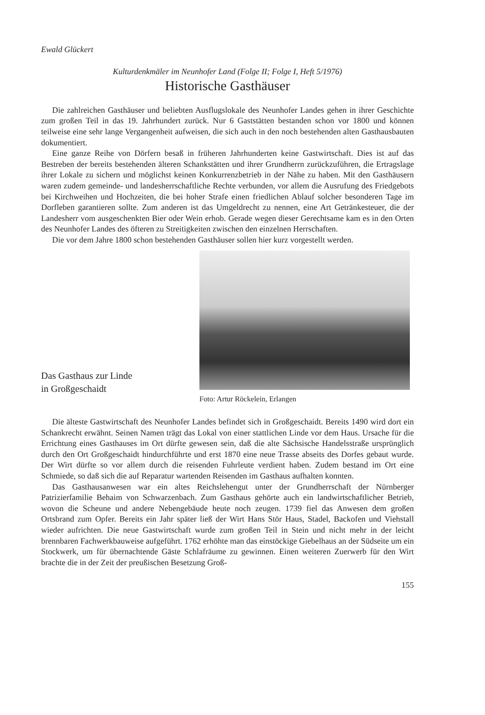Ewald Glückert
Kulturdenkmäler im Neunhofer Land (Folge II; Folge I, Heft 5/1976)
Historische Gasthäuser
Die zahlreichen Gasthäuser und beliebten Ausflugslokale des Neunhofer Landes gehen in ihrer Geschichte zum großen Teil in das 19. Jahrhundert zurück. Nur 6 Gaststätten bestanden schon vor 1800 und können teilweise eine sehr lange Vergangenheit aufweisen, die sich auch in den noch bestehenden alten Gasthausbauten dokumentiert.
Eine ganze Reihe von Dörfern besaß in früheren Jahrhunderten keine Gastwirtschaft. Dies ist auf das Bestreben der bereits bestehenden älteren Schankstätten und ihrer Grundherrn zurückzuführen, die Ertragslage ihrer Lokale zu sichern und möglichst keinen Konkurrenzbetrieb in der Nähe zu haben. Mit den Gasthäusern waren zudem gemeinde- und landesherrschaftliche Rechte verbunden, vor allem die Ausrufung des Friedgebots bei Kirchweihen und Hochzeiten, die bei hoher Strafe einen friedlichen Ablauf solcher besonderen Tage im Dorfleben garantieren sollte. Zum anderen ist das Umgeldrecht zu nennen, eine Art Getränkesteuer, die der Landesherr vom ausgeschenkten Bier oder Wein erhob. Gerade wegen dieser Gerechtsame kam es in den Orten des Neunhofer Landes des öfteren zu Streitigkeiten zwischen den einzelnen Herrschaften.
Die vor dem Jahre 1800 schon bestehenden Gasthäuser sollen hier kurz vorgestellt werden.
Das Gasthaus zur Linde
in Großgeschaidt
Foto: Artur Röckelein, Erlangen
Die älteste Gastwirtschaft des Neunhofer Landes befindet sich in Großgeschaidt. Bereits 1490 wird dort ein Schankrecht erwähnt. Seinen Namen trägt das Lokal von einer stattlichen Linde vor dem Haus. Ursache für die Errichtung eines Gasthauses im Ort dürfte gewesen sein, daß die alte Sächsische Handelsstraße ursprünglich durch den Ort Großgeschaidt hindurchführte und erst 1870 eine neue Trasse abseits des Dorfes gebaut wurde. Der Wirt dürfte so vor allem durch die reisenden Fuhrleute verdient haben. Zudem bestand im Ort eine Schmiede, so daß sich die auf Reparatur wartenden Reisenden im Gasthaus aufhalten konnten.
Das Gasthausanwesen war ein altes Reichslehengut unter der Grundherrschaft der Nürnberger Patrizierfamilie Behaim von Schwarzenbach. Zum Gasthaus gehörte auch ein landwirtschaftlicher Betrieb, wovon die Scheune und andere Nebengebäude heute noch zeugen. 1739 fiel das Anwesen dem großen Ortsbrand zum Opfer. Bereits ein Jahr später ließ der Wirt Hans Stör Haus, Stadel, Backofen und Viehstall wieder aufrichten. Die neue Gastwirtschaft wurde zum großen Teil in Stein und nicht mehr in der leicht brennbaren Fachwerkbauweise aufgeführt. 1762 erhöhte man das einstöckige Giebelhaus an der Südseite um ein Stockwerk, um für übernachtende Gäste Schlafräume zu gewinnen. Einen weiteren Zuerwerb für den Wirt brachte die in der Zeit der preußischen Besetzung Groß-
155